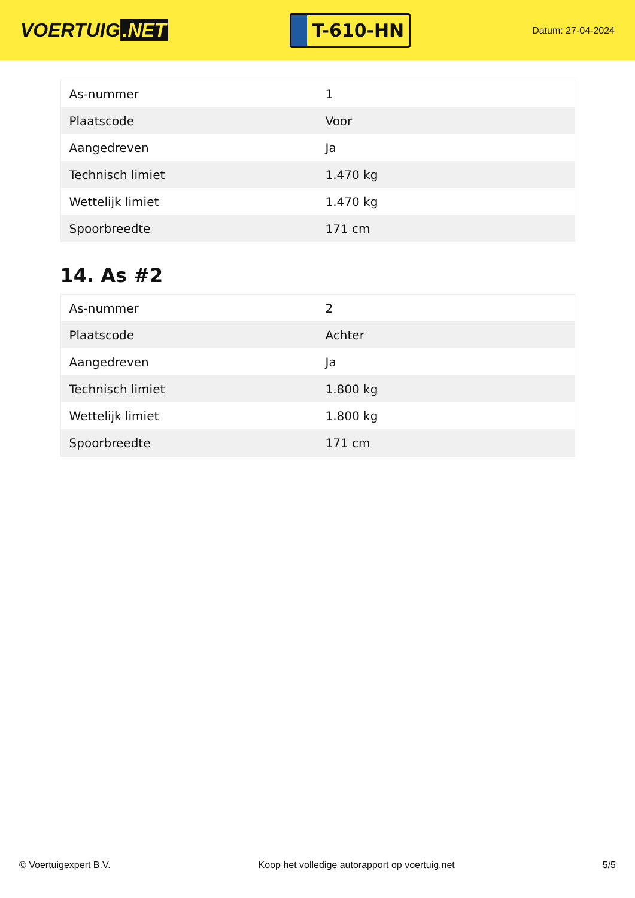VOERTUIG.NET
T-610-HN
Datum: 27-04-2024
| As-nummer | 1 |
| Plaatscode | Voor |
| Aangedreven | Ja |
| Technisch limiet | 1.470 kg |
| Wettelijk limiet | 1.470 kg |
| Spoorbreedte | 171 cm |
14. As #2
| As-nummer | 2 |
| Plaatscode | Achter |
| Aangedreven | Ja |
| Technisch limiet | 1.800 kg |
| Wettelijk limiet | 1.800 kg |
| Spoorbreedte | 171 cm |
© Voertuigexpert B.V. Koop het volledige autorapport op voertuig.net 5/5